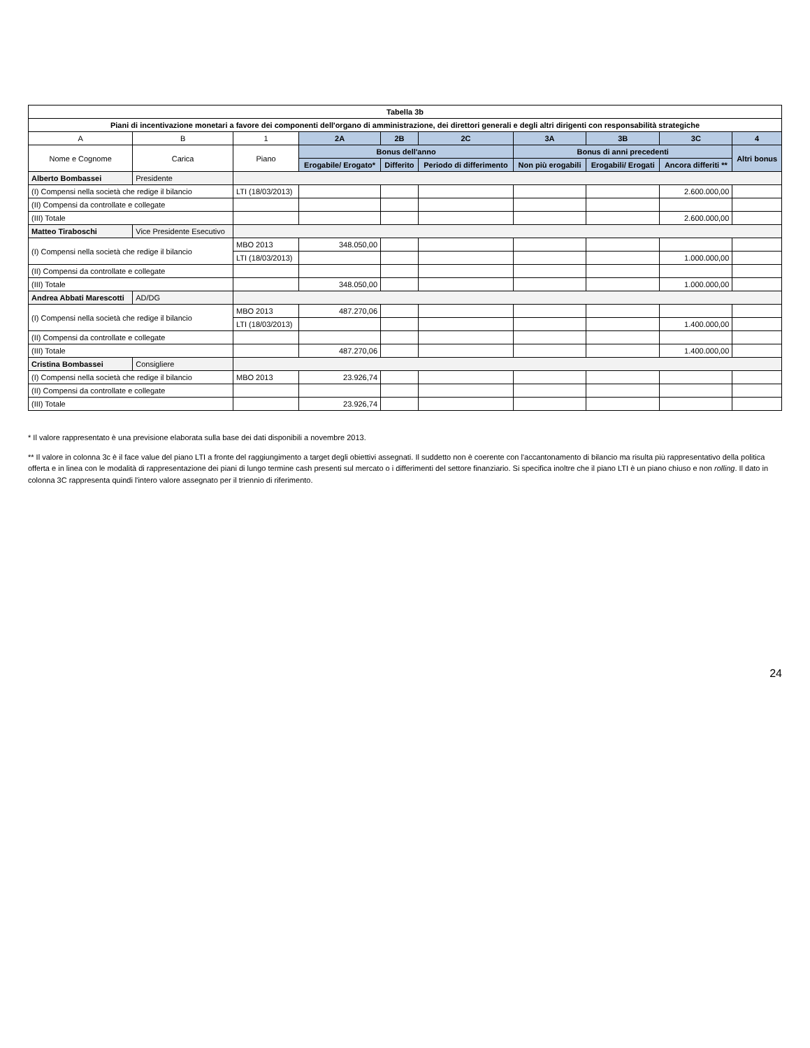| Tabella 3b | | | | | | | | | |
| Piani di incentivazione monetari a favore dei componenti dell'organo di amministrazione, dei direttori generali e degli altri dirigenti con responsabilità strategiche | | | | | | | | | |
| A | B | 1 | 2A | 2B | 2C | 3A | 3B | 3C | 4 |
| Nome e Cognome | Carica | Piano | Bonus dell'anno | | | Bonus di anni precedenti | | | Altri bonus |
| | | | Erogabile/ Erogato* | Differito | Periodo di differimento | Non più erogabili | Erogabili/ Erogati | Ancora differiti ** | |
| Alberto Bombassei | Presidente | | | | | | | | |
| (I) Compensi nella società che redige il bilancio | | LTI (18/03/2013) | | | | | | 2.600.000,00 | |
| (II) Compensi da controllate e collegate | | | | | | | | | |
| (III) Totale | | | | | | | | 2.600.000,00 | |
| Matteo Tiraboschi | Vice Presidente Esecutivo | | | | | | | | |
| (I) Compensi nella società che redige il bilancio | | MBO 2013 | 348.050,00 | | | | | | |
| | | LTI (18/03/2013) | | | | | | 1.000.000,00 | |
| (II) Compensi da controllate e collegate | | | | | | | | | |
| (III) Totale | | | 348.050,00 | | | | | 1.000.000,00 | |
| Andrea Abbati Marescotti | AD/DG | | | | | | | | |
| (I) Compensi nella società che redige il bilancio | | MBO 2013 | 487.270,06 | | | | | | |
| | | LTI (18/03/2013) | | | | | | 1.400.000,00 | |
| (II) Compensi da controllate e collegate | | | | | | | | | |
| (III) Totale | | | 487.270,06 | | | | | 1.400.000,00 | |
| Cristina Bombassei | Consigliere | | | | | | | | |
| (I) Compensi nella società che redige il bilancio | | MBO 2013 | 23.926,74 | | | | | | |
| (II) Compensi da controllate e collegate | | | | | | | | | |
| (III) Totale | | | 23.926,74 | | | | | | |
* Il valore rappresentato è una previsione elaborata sulla base dei dati disponibili a novembre 2013.
** Il valore in colonna 3c è il face value del piano LTI a fronte del raggiungimento a target degli obiettivi assegnati. Il suddetto non è coerente con l'accantonamento di bilancio ma risulta più rappresentativo della politica offerta e in linea con le modalità di rappresentazione dei piani di lungo termine cash presenti sul mercato o i differimenti del settore finanziario. Si specifica inoltre che il piano LTI è un piano chiuso e non rolling. Il dato in colonna 3C rappresenta quindi l'intero valore assegnato per il triennio di riferimento.
24